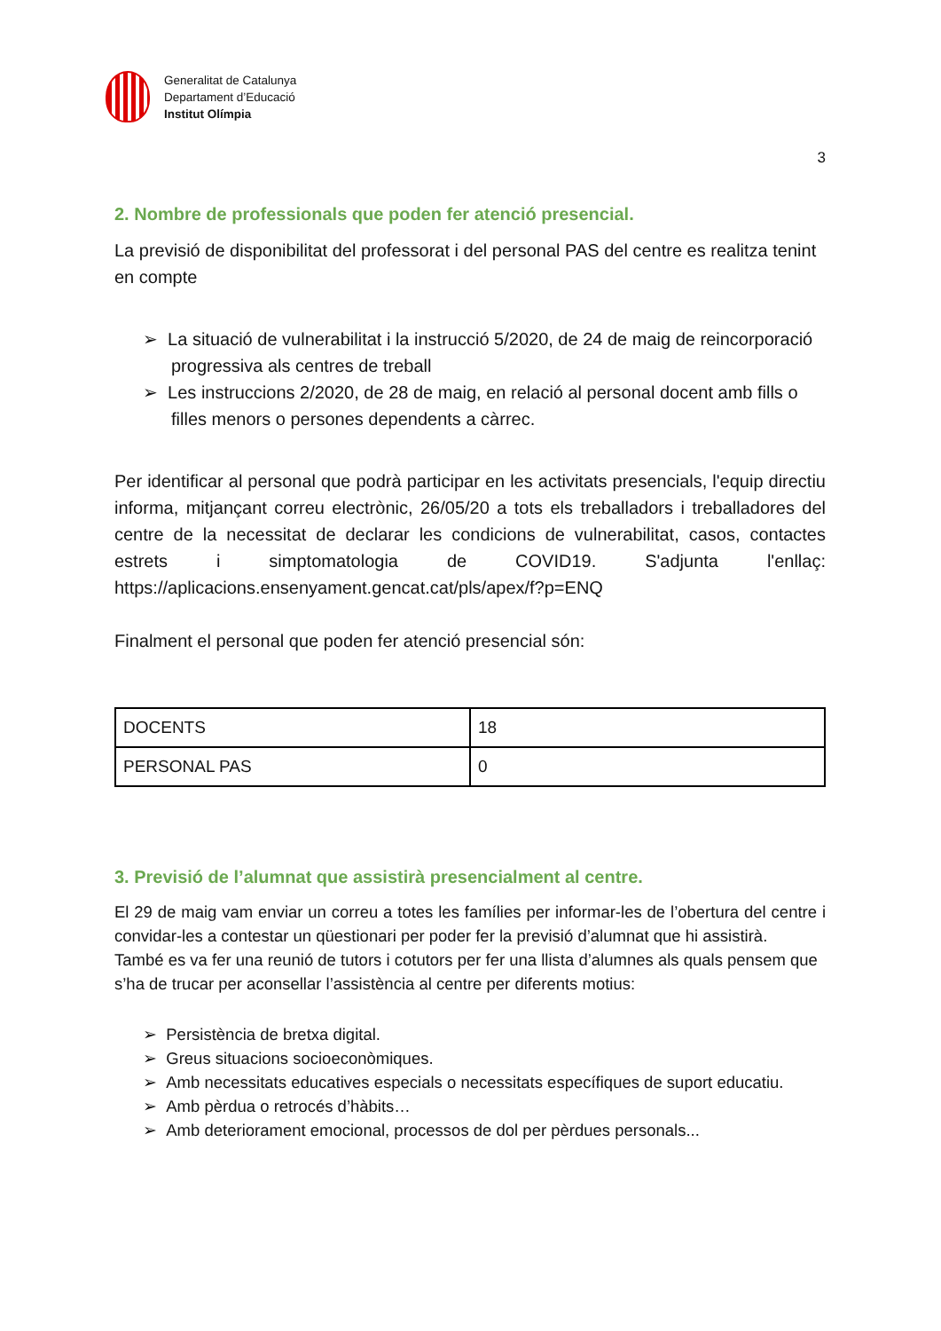Generalitat de Catalunya
Departament d’Educació
Institut Olímpia
3
2. Nombre de professionals que poden fer atenció presencial.
La previsió de disponibilitat del professorat i del personal PAS del centre es realitza tenint en compte
➢ La situació de vulnerabilitat i la instrucció 5/2020, de 24 de maig de reincorporació progressiva als centres de treball
➢ Les instruccions 2/2020, de 28 de maig, en relació al personal docent amb fills o filles menors o persones dependents a càrrec.
Per identificar al personal que podrà participar en les activitats presencials, l'equip directiu informa, mitjançant correu electrònic, 26/05/20 a tots els treballadors i treballadores del centre de la necessitat de declarar les condicions de vulnerabilitat, casos, contactes estrets i simptomatologia de COVID19. S'adjunta l'enllaç: https://aplicacions.ensenyament.gencat.cat/pls/apex/f?p=ENQ
Finalment el personal que poden fer atenció presencial són:
| DOCENTS | 18 |
| PERSONAL PAS | 0 |
3. Previsió de l’alumnat que assistirà presencialment al centre.
El 29 de maig vam enviar un correu a totes les famílies per informar-les de l’obertura del centre i convidar-les a contestar un qüestionari per poder fer la previsió d’alumnat que hi assistirà.
També es va fer una reunió de tutors i cotutors per fer una llista d’alumnes als quals pensem que s’ha de trucar per aconsellar l’assistència al centre per diferents motius:
➢ Persistència de bretxa digital.
➢ Greus situacions socioeconòmiques.
➢ Amb necessitats educatives especials o necessitats específiques de suport educatiu.
➢ Amb pèrdua o retrocés d’hàbits…
➢ Amb deteriorament emocional, processos de dol per pèrdues personals...